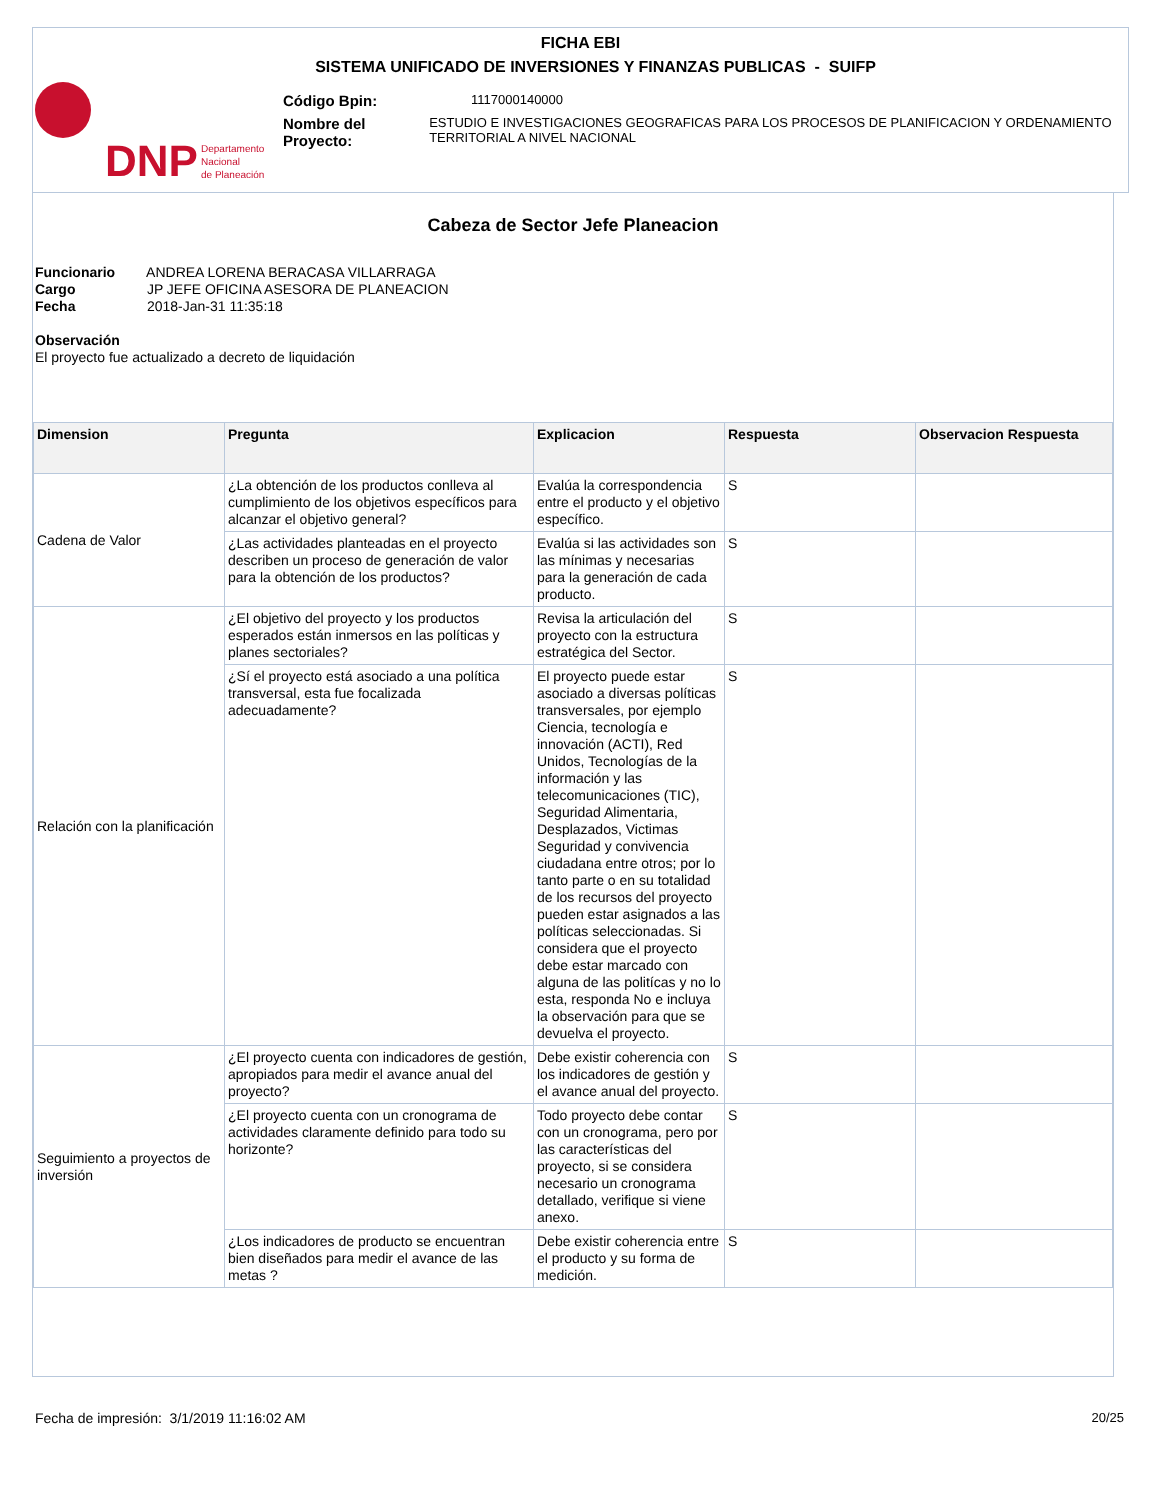FICHA EBI
SISTEMA UNIFICADO DE INVERSIONES Y FINANZAS PUBLICAS - SUIFP
DNP
Departamento
Nacional
de Planeación
Código Bpin: 1117000140000
Nombre del Proyecto: ESTUDIO E INVESTIGACIONES GEOGRAFICAS PARA LOS PROCESOS DE PLANIFICACION Y ORDENAMIENTO TERRITORIAL A NIVEL NACIONAL
Cabeza de Sector Jefe Planeacion
Funcionario ANDREA LORENA BERACASA VILLARRAGA
Cargo JP JEFE OFICINA ASESORA DE PLANEACION
Fecha 2018-Jan-31 11:35:18
Observación
El proyecto fue actualizado a decreto de liquidación
| Dimension | Pregunta | Explicacion | Respuesta | Observacion Respuesta |
| --- | --- | --- | --- | --- |
| Cadena de Valor | ¿La obtención de los productos conlleva al cumplimiento de los objetivos específicos para alcanzar el objetivo general? | Evalúa la correspondencia entre el producto y el objetivo específico. | S | |
| | ¿Las actividades planteadas en el proyecto describen un proceso de generación de valor para la obtención de los productos? | Evalúa si las actividades son las mínimas y necesarias para la generación de cada producto. | S | |
| Relación con la planificación | ¿El objetivo del proyecto y los productos esperados están inmersos en las políticas y planes sectoriales? | Revisa la articulación del proyecto con la estructura estratégica del Sector. | S | |
| | ¿Sí el proyecto está asociado a una política transversal, esta fue focalizada adecuadamente? | El proyecto puede estar asociado a diversas políticas transversales, por ejemplo Ciencia, tecnología e innovación (ACTI), Red Unidos, Tecnologías de la información y las telecomunicaciones (TIC), Seguridad Alimentaria, Desplazados, Victimas Seguridad y convivencia ciudadana entre otros; por lo tanto parte o en su totalidad de los recursos del proyecto pueden estar asignados a las políticas seleccionadas. Si considera que el proyecto debe estar marcado con alguna de las politícas y no lo esta, responda No e incluya la observación para que se devuelva el proyecto. | S | |
| Seguimiento a proyectos de inversión | ¿El proyecto cuenta con indicadores de gestión, apropiados para medir el avance anual del proyecto? | Debe existir coherencia con los indicadores de gestión y el avance anual del proyecto. | S | |
| | ¿El proyecto cuenta con un cronograma de actividades claramente definido para todo su horizonte? | Todo proyecto debe contar con un cronograma, pero por las características del proyecto, si se considera necesario un cronograma detallado, verifique si viene anexo. | S | |
| | ¿Los indicadores de producto se encuentran bien diseñados para medir el avance de las metas ? | Debe existir coherencia entre el producto y su forma de medición. | S | |
Fecha de impresión: 3/1/2019 11:16:02 AM
20/25